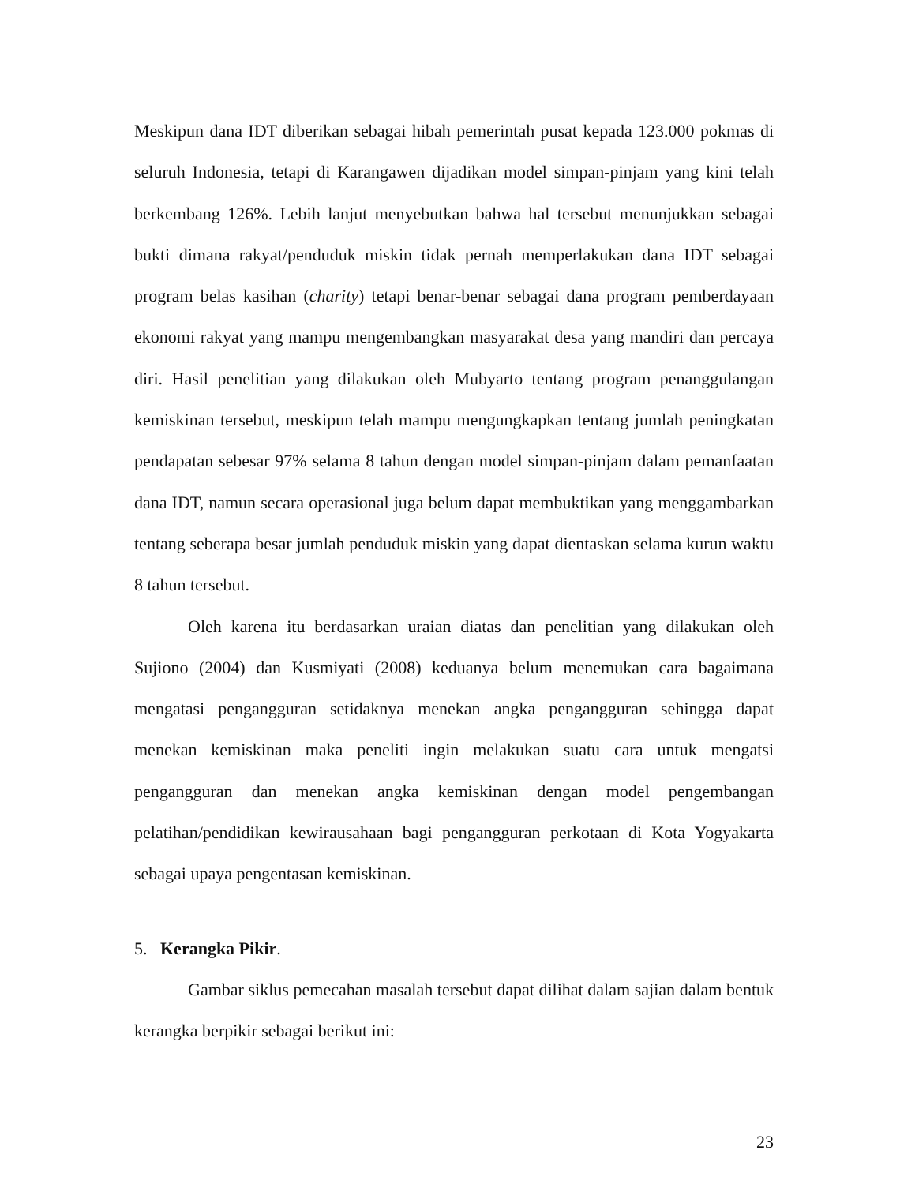Meskipun dana IDT diberikan sebagai hibah pemerintah pusat kepada 123.000 pokmas di seluruh Indonesia, tetapi di Karangawen dijadikan model simpan-pinjam yang kini telah berkembang 126%. Lebih lanjut menyebutkan bahwa hal tersebut menunjukkan sebagai bukti dimana rakyat/penduduk miskin tidak pernah memperlakukan dana IDT sebagai program belas kasihan (charity) tetapi benar-benar sebagai dana program pemberdayaan ekonomi rakyat yang mampu mengembangkan masyarakat desa yang mandiri dan percaya diri. Hasil penelitian yang dilakukan oleh Mubyarto tentang program penanggulangan kemiskinan tersebut, meskipun telah mampu mengungkapkan tentang jumlah peningkatan pendapatan sebesar 97% selama 8 tahun dengan model simpan-pinjam dalam pemanfaatan dana IDT, namun secara operasional juga belum dapat membuktikan yang menggambarkan tentang seberapa besar jumlah penduduk miskin yang dapat dientaskan selama kurun waktu 8 tahun tersebut.
Oleh karena itu berdasarkan uraian diatas dan penelitian yang dilakukan oleh Sujiono (2004) dan Kusmiyati (2008) keduanya belum menemukan cara bagaimana mengatasi pengangguran setidaknya menekan angka pengangguran sehingga dapat menekan kemiskinan maka peneliti ingin melakukan suatu cara untuk mengatsi pengangguran dan menekan angka kemiskinan dengan model pengembangan pelatihan/pendidikan kewirausahaan bagi pengangguran perkotaan di Kota Yogyakarta sebagai upaya pengentasan kemiskinan.
5. Kerangka Pikir.
Gambar siklus pemecahan masalah tersebut dapat dilihat dalam sajian dalam bentuk kerangka berpikir sebagai berikut ini:
23